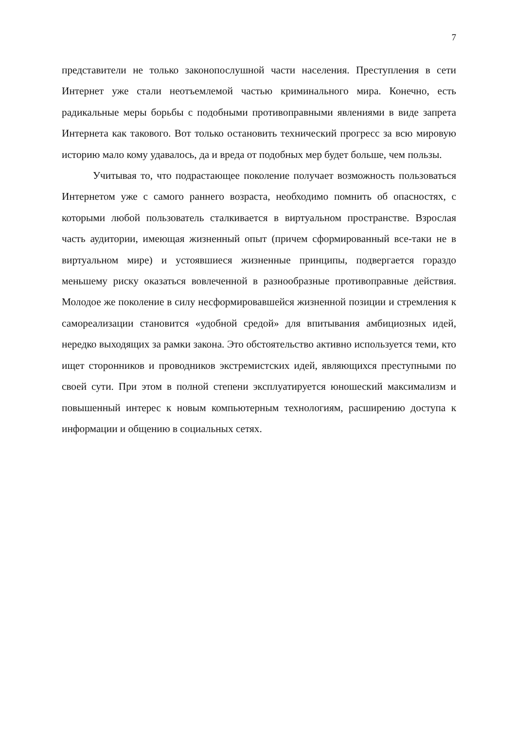7
представители не только законопослушной части населения. Преступления в сети Интернет уже стали неотъемлемой частью криминального мира. Конечно, есть радикальные меры борьбы с подобными противоправными явлениями в виде запрета Интернета как такового. Вот только остановить технический прогресс за всю мировую историю мало кому удавалось, да и вреда от подобных мер будет больше, чем пользы.
Учитывая то, что подрастающее поколение получает возможность пользоваться Интернетом уже с самого раннего возраста, необходимо помнить об опасностях, с которыми любой пользователь сталкивается в виртуальном пространстве. Взрослая часть аудитории, имеющая жизненный опыт (причем сформированный все-таки не в виртуальном мире) и устоявшиеся жизненные принципы, подвергается гораздо меньшему риску оказаться вовлеченной в разнообразные противоправные действия. Молодое же поколение в силу несформировавшейся жизненной позиции и стремления к самореализации становится «удобной средой» для впитывания амбициозных идей, нередко выходящих за рамки закона. Это обстоятельство активно используется теми, кто ищет сторонников и проводников экстремистских идей, являющихся преступными по своей сути. При этом в полной степени эксплуатируется юношеский максимализм и повышенный интерес к новым компьютерным технологиям, расширению доступа к информации и общению в социальных сетях.